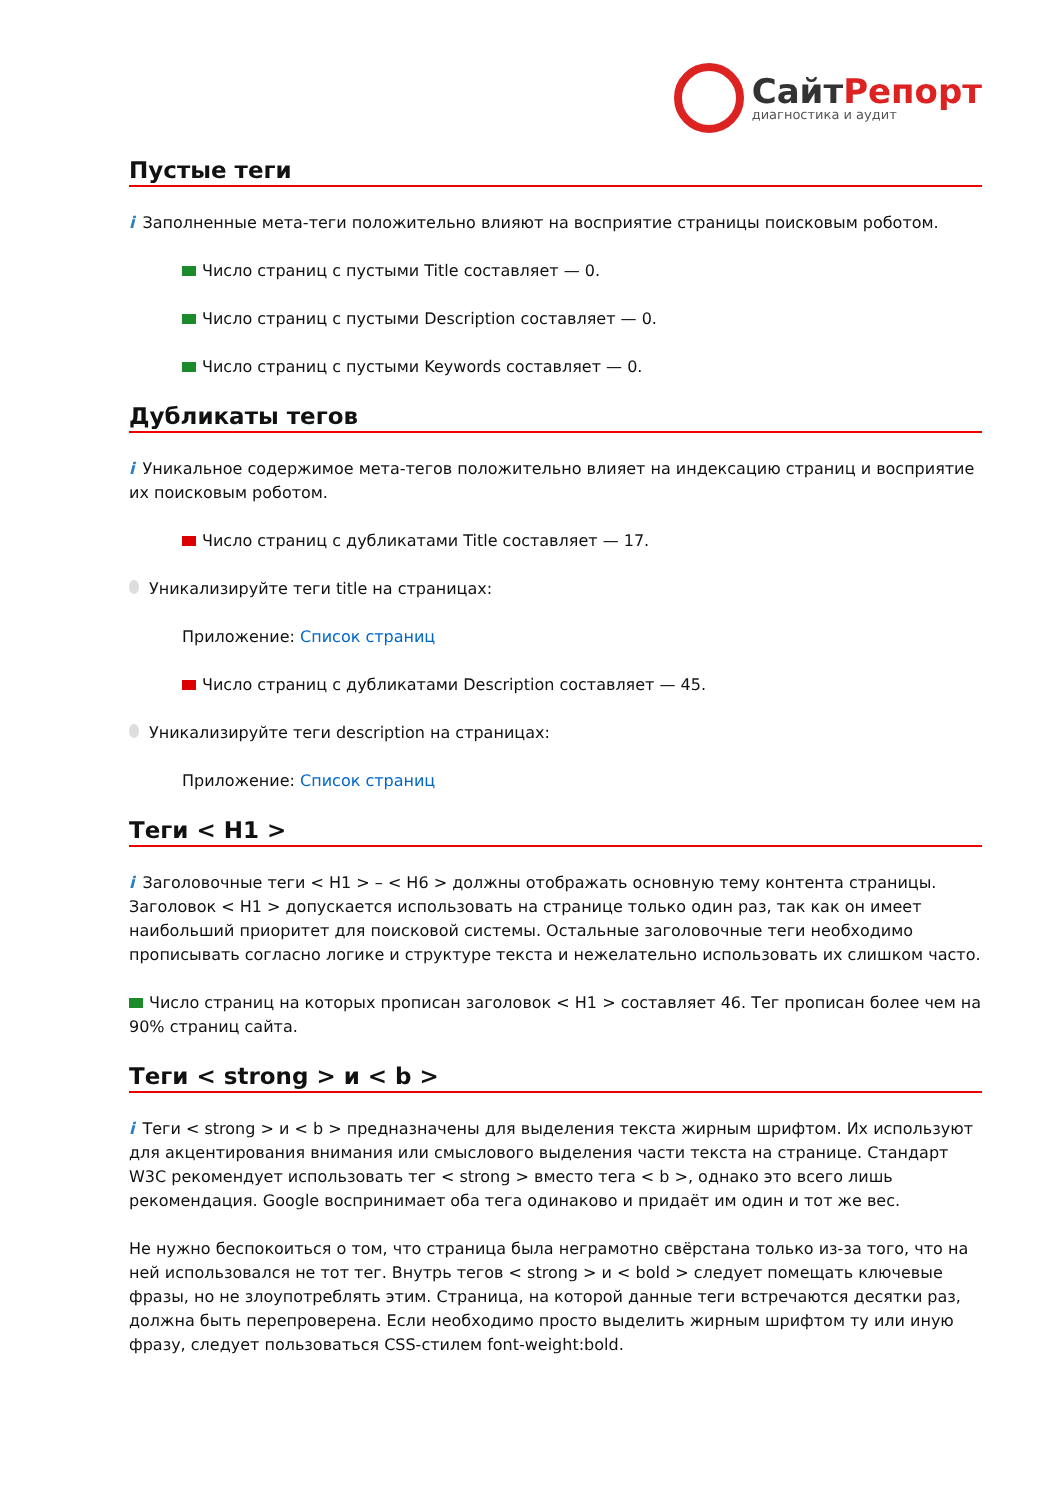СайтРепорт
диагностика и аудит
Пустые теги
i Заполненные мета-теги положительно влияют на восприятие страницы поисковым роботом.
Число страниц с пустыми Title составляет — 0.
Число страниц с пустыми Description составляет — 0.
Число страниц с пустыми Keywords составляет — 0.
Дубликаты тегов
i Уникальное содержимое мета-тегов положительно влияет на индексацию страниц и восприятие их поисковым роботом.
Число страниц с дубликатами Title составляет — 17.
Уникализируйте теги title на страницах:
Приложение: Список страниц
Число страниц с дубликатами Description составляет — 45.
Уникализируйте теги description на страницах:
Приложение: Список страниц
Теги < H1 >
i Заголовочные теги < H1 > – < H6 > должны отображать основную тему контента страницы. Заголовок < H1 > допускается использовать на странице только один раз, так как он имеет наибольший приоритет для поисковой системы. Остальные заголовочные теги необходимо прописывать согласно логике и структуре текста и нежелательно использовать их слишком часто.
Число страниц на которых прописан заголовок < H1 > составляет 46. Тег прописан более чем на 90% страниц сайта.
Теги < strong > и < b >
i Теги < strong > и < b > предназначены для выделения текста жирным шрифтом. Их используют для акцентирования внимания или смыслового выделения части текста на странице. Стандарт W3C рекомендует использовать тег < strong > вместо тега < b >, однако это всего лишь рекомендация. Google воспринимает оба тега одинаково и придаёт им один и тот же вес.
Не нужно беспокоиться о том, что страница была неграмотно свёрстана только из-за того, что на ней использовался не тот тег. Внутрь тегов < strong > и < bold > следует помещать ключевые фразы, но не злоупотреблять этим. Страница, на которой данные теги встречаются десятки раз, должна быть перепроверена. Если необходимо просто выделить жирным шрифтом ту или иную фразу, следует пользоваться CSS-стилем font-weight:bold.